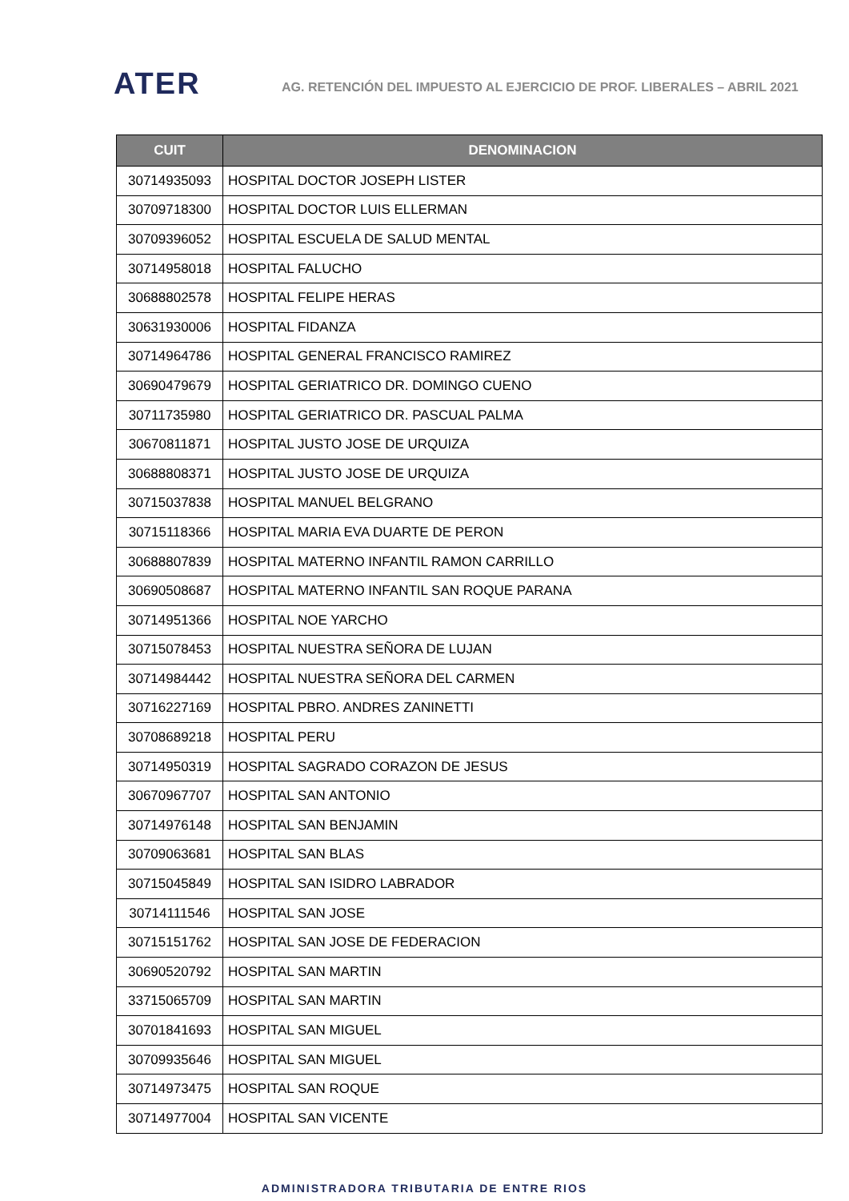ATER
AG. RETENCIÓN DEL IMPUESTO AL EJERCICIO DE PROF. LIBERALES – ABRIL 2021
| CUIT | DENOMINACION |
| --- | --- |
| 30714935093 | HOSPITAL DOCTOR JOSEPH LISTER |
| 30709718300 | HOSPITAL DOCTOR LUIS ELLERMAN |
| 30709396052 | HOSPITAL ESCUELA DE SALUD MENTAL |
| 30714958018 | HOSPITAL FALUCHO |
| 30688802578 | HOSPITAL FELIPE HERAS |
| 30631930006 | HOSPITAL FIDANZA |
| 30714964786 | HOSPITAL GENERAL FRANCISCO RAMIREZ |
| 30690479679 | HOSPITAL GERIATRICO DR. DOMINGO CUENO |
| 30711735980 | HOSPITAL GERIATRICO DR. PASCUAL PALMA |
| 30670811871 | HOSPITAL JUSTO JOSE DE URQUIZA |
| 30688808371 | HOSPITAL JUSTO JOSE DE URQUIZA |
| 30715037838 | HOSPITAL MANUEL BELGRANO |
| 30715118366 | HOSPITAL MARIA EVA DUARTE DE PERON |
| 30688807839 | HOSPITAL MATERNO INFANTIL RAMON CARRILLO |
| 30690508687 | HOSPITAL MATERNO INFANTIL SAN ROQUE PARANA |
| 30714951366 | HOSPITAL NOE YARCHO |
| 30715078453 | HOSPITAL NUESTRA SEÑORA DE LUJAN |
| 30714984442 | HOSPITAL NUESTRA SEÑORA DEL CARMEN |
| 30716227169 | HOSPITAL PBRO. ANDRES ZANINETTI |
| 30708689218 | HOSPITAL PERU |
| 30714950319 | HOSPITAL SAGRADO CORAZON DE JESUS |
| 30670967707 | HOSPITAL SAN ANTONIO |
| 30714976148 | HOSPITAL SAN BENJAMIN |
| 30709063681 | HOSPITAL SAN BLAS |
| 30715045849 | HOSPITAL SAN ISIDRO LABRADOR |
| 30714111546 | HOSPITAL SAN JOSE |
| 30715151762 | HOSPITAL SAN JOSE DE FEDERACION |
| 30690520792 | HOSPITAL SAN MARTIN |
| 33715065709 | HOSPITAL SAN MARTIN |
| 30701841693 | HOSPITAL SAN MIGUEL |
| 30709935646 | HOSPITAL SAN MIGUEL |
| 30714973475 | HOSPITAL SAN ROQUE |
| 30714977004 | HOSPITAL SAN VICENTE |
ADMINISTRADORA TRIBUTARIA DE ENTRE RIOS